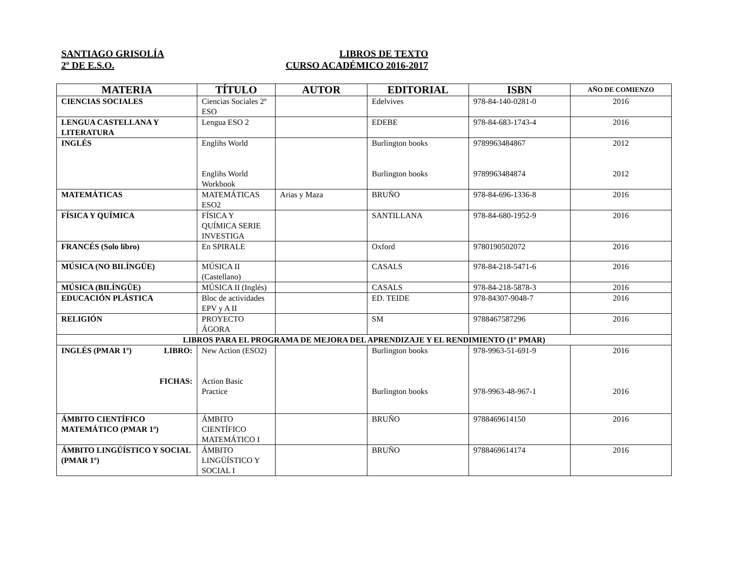SANTIAGO GRISOLÍA LIBROS DE TEXTO
2º DE E.S.O. CURSO ACADÉMICO 2016-2017
| MATERIA | TÍTULO | AUTOR | EDITORIAL | ISBN | AÑO DE COMIENZO |
| --- | --- | --- | --- | --- | --- |
| CIENCIAS SOCIALES | Ciencias Sociales 2º ESO | | Edelvives | 978-84-140-0281-0 | 2016 |
| LENGUA CASTELLANA Y LITERATURA | Lengua ESO 2 | | EDEBE | 978-84-683-1743-4 | 2016 |
| INGLÉS | Englihs World Englihs World Workbook | | Burlington books Burlington books | 9789963484867 9789963484874 | 2012 2012 |
| MATEMÁTICAS | MATEMÁTICAS ESO2 | Arias y Maza | BRUÑO | 978-84-696-1336-8 | 2016 |
| FÍSICA Y QUÍMICA | FÍSICA Y QUÍMICA SERIE INVESTIGA | | SANTILLANA | 978-84-680-1952-9 | 2016 |
| FRANCÉS (Solo libro) | En SPIRALE | | Oxford | 9780190502072 | 2016 |
| MÚSICA (NO BILÍNGÜE) | MÚSICA II (Castellano) | | CASALS | 978-84-218-5471-6 | 2016 |
| MÚSICA (BILÍNGÜE) | MÚSICA II (Inglés) | | CASALS | 978-84-218-5878-3 | 2016 |
| EDUCACIÓN PLÁSTICA | Bloc de actividades EPV y A II | | ED. TEIDE | 978-84307-9048-7 | 2016 |
| RELIGIÓN | PROYECTO ÁGORA | | SM | 9788467587296 | 2016 |
| LIBROS PARA EL PROGRAMA DE MEJORA DEL APRENDIZAJE Y EL RENDIMIENTO (1º PMAR) | | | | | |
| INGLÉS (PMAR 1º) LIBRO: FICHAS: | New Action (ESO2) Action Basic Practice | | Burlington books Burlington books | 978-9963-51-691-9 978-9963-48-967-1 | 2016 2016 |
| ÁMBITO CIENTÍFICO MATEMÁTICO (PMAR 1º) | ÁMBITO CIENTÍFICO MATEMÁTICO I | | BRUÑO | 9788469614150 | 2016 |
| ÁMBITO LINGÜÍSTICO Y SOCIAL (PMAR 1º) | ÁMBITO LINGÜÍSTICO Y SOCIAL I | | BRUÑO | 9788469614174 | 2016 |